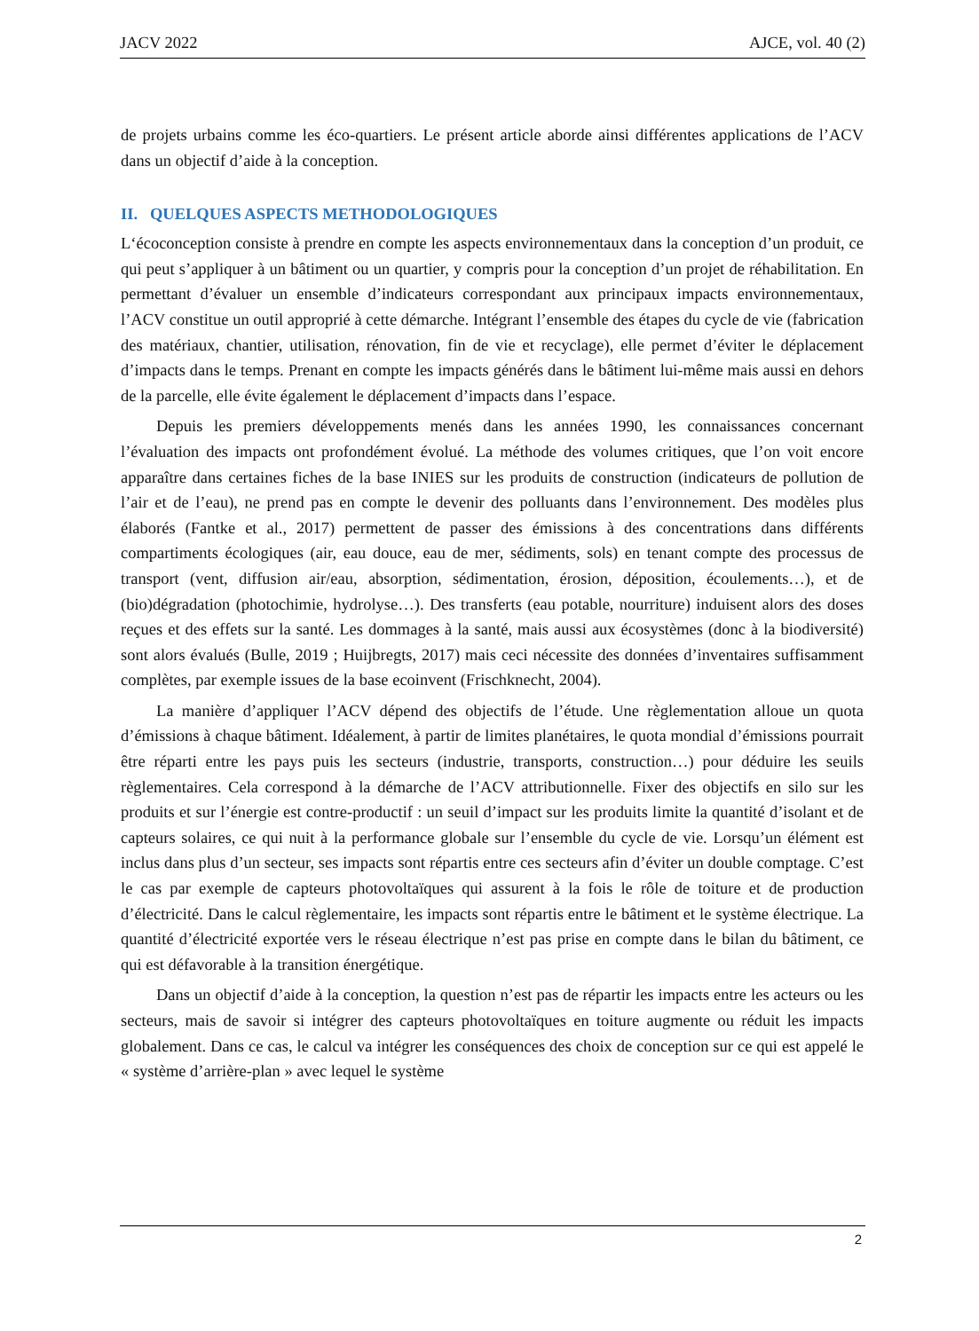JACV 2022 AJCE, vol. 40 (2)
de projets urbains comme les éco-quartiers. Le présent article aborde ainsi différentes applications de l’ACV dans un objectif d’aide à la conception.
II. QUELQUES ASPECTS METHODOLOGIQUES
L‘écoconception consiste à prendre en compte les aspects environnementaux dans la conception d’un produit, ce qui peut s’appliquer à un bâtiment ou un quartier, y compris pour la conception d’un projet de réhabilitation. En permettant d’évaluer un ensemble d’indicateurs correspondant aux principaux impacts environnementaux, l’ACV constitue un outil approprié à cette démarche. Intégrant l’ensemble des étapes du cycle de vie (fabrication des matériaux, chantier, utilisation, rénovation, fin de vie et recyclage), elle permet d’éviter le déplacement d’impacts dans le temps. Prenant en compte les impacts générés dans le bâtiment lui-même mais aussi en dehors de la parcelle, elle évite également le déplacement d’impacts dans l’espace.
Depuis les premiers développements menés dans les années 1990, les connaissances concernant l’évaluation des impacts ont profondément évolué. La méthode des volumes critiques, que l’on voit encore apparaître dans certaines fiches de la base INIES sur les produits de construction (indicateurs de pollution de l’air et de l’eau), ne prend pas en compte le devenir des polluants dans l’environnement. Des modèles plus élaborés (Fantke et al., 2017) permettent de passer des émissions à des concentrations dans différents compartiments écologiques (air, eau douce, eau de mer, sédiments, sols) en tenant compte des processus de transport (vent, diffusion air/eau, absorption, sédimentation, érosion, déposition, écoulements…), et de (bio)dégradation (photochimie, hydrolyse…). Des transferts (eau potable, nourriture) induisent alors des doses reçues et des effets sur la santé. Les dommages à la santé, mais aussi aux écosystèmes (donc à la biodiversité) sont alors évalués (Bulle, 2019 ; Huijbregts, 2017) mais ceci nécessite des données d’inventaires suffisamment complètes, par exemple issues de la base ecoinvent (Frischknecht, 2004).
La manière d’appliquer l’ACV dépend des objectifs de l’étude. Une règlementation alloue un quota d’émissions à chaque bâtiment. Idéalement, à partir de limites planétaires, le quota mondial d’émissions pourrait être réparti entre les pays puis les secteurs (industrie, transports, construction…) pour déduire les seuils règlementaires. Cela correspond à la démarche de l’ACV attributionnelle. Fixer des objectifs en silo sur les produits et sur l’énergie est contre-productif : un seuil d’impact sur les produits limite la quantité d’isolant et de capteurs solaires, ce qui nuit à la performance globale sur l’ensemble du cycle de vie. Lorsqu’un élément est inclus dans plus d’un secteur, ses impacts sont répartis entre ces secteurs afin d’éviter un double comptage. C’est le cas par exemple de capteurs photovoltaïques qui assurent à la fois le rôle de toiture et de production d’électricité. Dans le calcul règlementaire, les impacts sont répartis entre le bâtiment et le système électrique. La quantité d’électricité exportée vers le réseau électrique n’est pas prise en compte dans le bilan du bâtiment, ce qui est défavorable à la transition énergétique.
Dans un objectif d’aide à la conception, la question n’est pas de répartir les impacts entre les acteurs ou les secteurs, mais de savoir si intégrer des capteurs photovoltaïques en toiture augmente ou réduit les impacts globalement. Dans ce cas, le calcul va intégrer les conséquences des choix de conception sur ce qui est appelé le « système d’arrière-plan » avec lequel le système
2